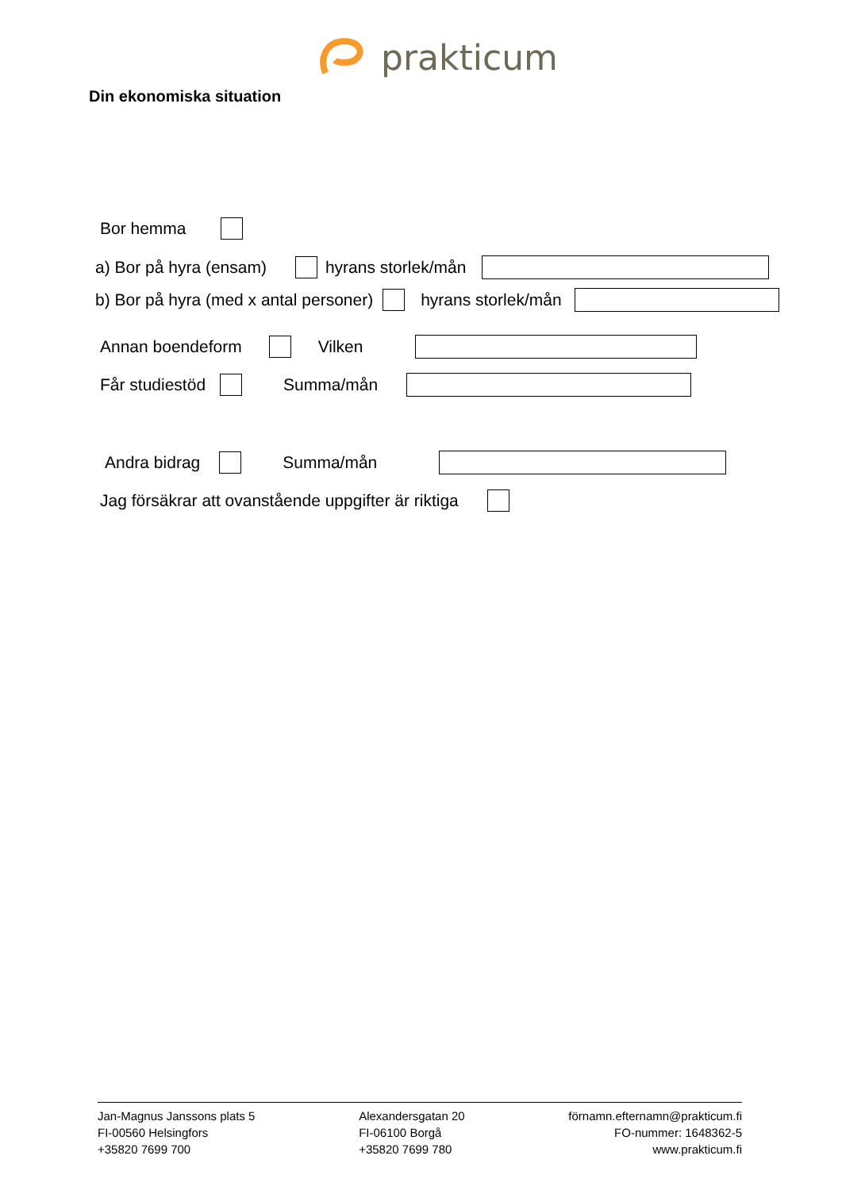prakticum
Din ekonomiska situation
Bor hemma
a) Bor på hyra (ensam) hyrans storlek/mån
b) Bor på hyra (med x antal personer) hyrans storlek/mån
Annan boendeform Vilken
Får studiestöd Summa/mån
Andra bidrag Summa/mån
Jag försäkrar att ovanstående uppgifter är riktiga
Jan-Magnus Janssons plats 5
FI-00560 Helsingfors
+35820 7699 700
Alexandersgatan 20
FI-06100 Borgå
+35820 7699 780
förnamn.efternamn@prakticum.fi
FO-nummer: 1648362-5
www.prakticum.fi